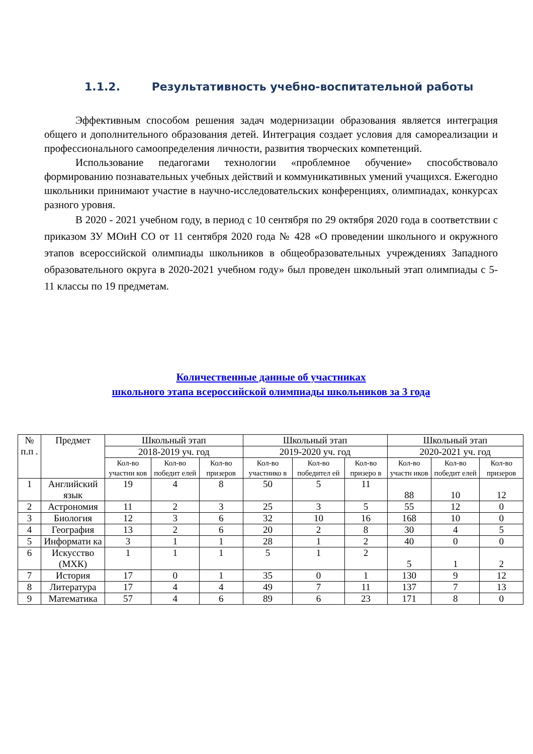1.1.2. Результативность учебно-воспитательной работы
Эффективным способом решения задач модернизации образования является интеграция общего и дополнительного образования детей. Интеграция создает условия для самореализации и профессионального самоопределения личности, развития творческих компетенций.
Использование педагогами технологии «проблемное обучение» способствовало формированию познавательных учебных действий и коммуникативных умений учащихся. Ежегодно школьники принимают участие в научно-исследовательских конференциях, олимпиадах, конкурсах разного уровня.
В 2020 - 2021 учебном году, в период с 10 сентября по 29 октября 2020 года в соответствии с приказом ЗУ МОиН СО от 11 сентября 2020 года № 428 «О проведении школьного и окружного этапов всероссийской олимпиады школьников в общеобразовательных учреждениях Западного образовательного округа в 2020-2021 учебном году» был проведен школьный этап олимпиады с 5-11 классы по 19 предметам.
Количественные данные об участниках
школьного этапа всероссийской олимпиады школьников за 3 года
| № п.п . | Предмет | Школьный этап | | | Школьный этап | | | Школьный этап | | |
| --- | --- | --- | --- | --- | --- | --- | --- | --- | --- | --- |
| | | 2018-2019 уч. год | | | 2019-2020 уч. год | | | 2020-2021 уч. год | | |
| | | Кол-во участни ков | Кол-во победит елей | Кол-во призеров | Кол-во участнико в | Кол-во победител ей | Кол-во призеро в | Кол-во участн иков | Кол-во победит елей | Кол-во призеров |
| 1 | Английский язык | 19 | 4 | 8 | 50 | 5 | 11 | 88 | 10 | 12 |
| 2 | Астрономия | 11 | 2 | 3 | 25 | 3 | 5 | 55 | 12 | 0 |
| 3 | Биология | 12 | 3 | 6 | 32 | 10 | 16 | 168 | 10 | 0 |
| 4 | География | 13 | 2 | 6 | 20 | 2 | 8 | 30 | 4 | 5 |
| 5 | Информати ка | 3 | 1 | 1 | 28 | 1 | 2 | 40 | 0 | 0 |
| 6 | Искусство (МХК) | 1 | 1 | 1 | 5 | 1 | 2 | 5 | 1 | 2 |
| 7 | История | 17 | 0 | 1 | 35 | 0 | 1 | 130 | 9 | 12 |
| 8 | Литература | 17 | 4 | 4 | 49 | 7 | 11 | 137 | 7 | 13 |
| 9 | Математика | 57 | 4 | 6 | 89 | 6 | 23 | 171 | 8 | 0 |